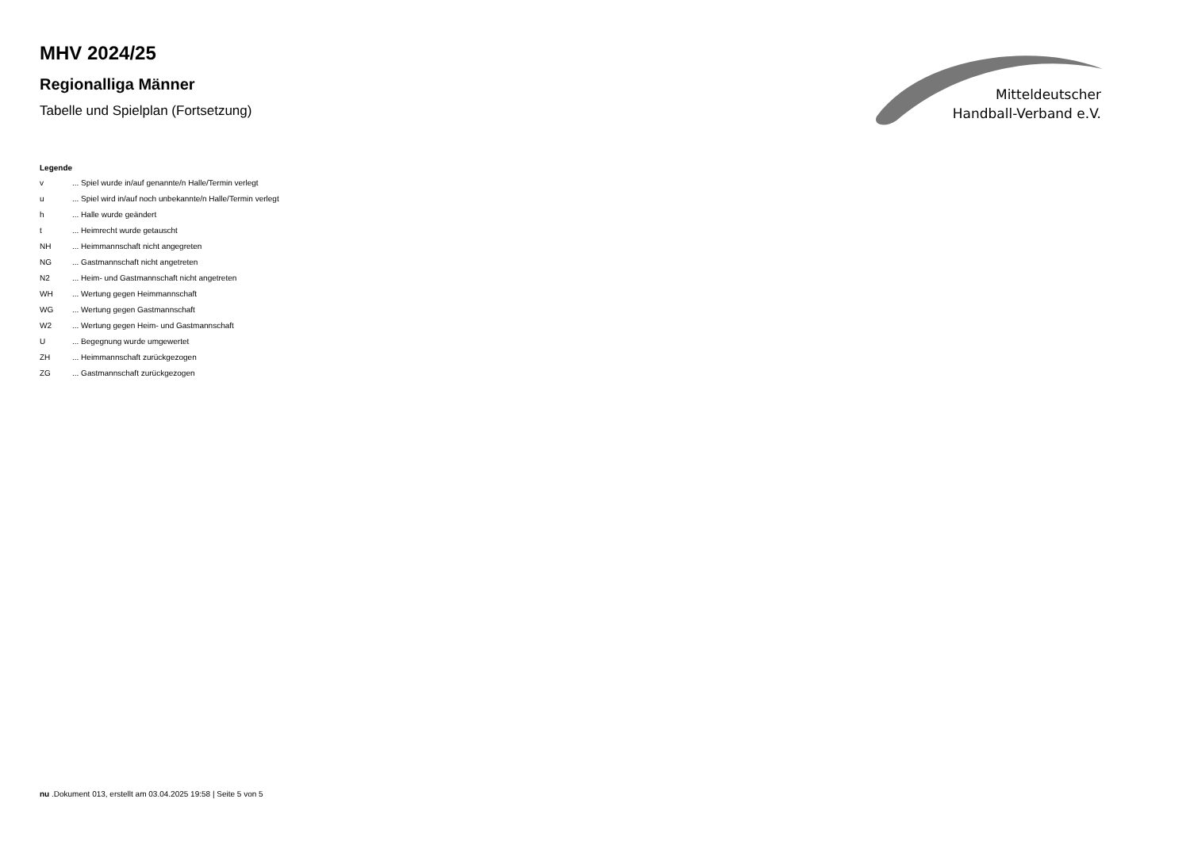MHV 2024/25
Regionalliga Männer
Tabelle und Spielplan (Fortsetzung)
Mitteldeutscher
Handball-Verband e.V.
Legende
| v | ... Spiel wurde in/auf genannte/n Halle/Termin verlegt |
| u | ... Spiel wird in/auf noch unbekannte/n Halle/Termin verlegt |
| h | ... Halle wurde geändert |
| t | ... Heimrecht wurde getauscht |
| NH | ... Heimmannschaft nicht angegreten |
| NG | ... Gastmannschaft nicht angetreten |
| N2 | ... Heim- und Gastmannschaft nicht angetreten |
| WH | ... Wertung gegen Heimmannschaft |
| WG | ... Wertung gegen Gastmannschaft |
| W2 | ... Wertung gegen Heim- und Gastmannschaft |
| U | ... Begegnung wurde umgewertet |
| ZH | ... Heimmannschaft zurückgezogen |
| ZG | ... Gastmannschaft zurückgezogen |
nu .Dokument 013, erstellt am 03.04.2025 19:58 | Seite 5 von 5